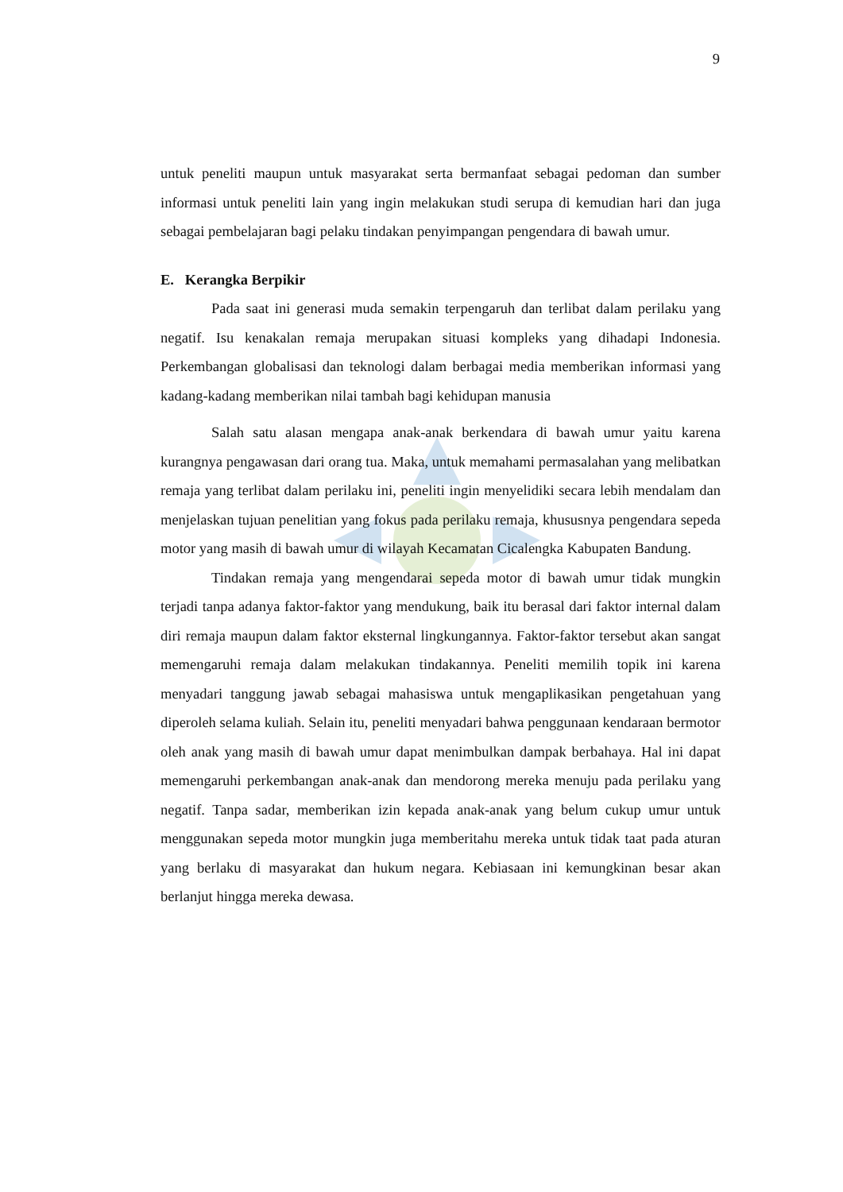9
untuk peneliti maupun untuk masyarakat serta bermanfaat sebagai pedoman dan sumber informasi untuk peneliti lain yang ingin melakukan studi serupa di kemudian hari dan juga sebagai pembelajaran bagi pelaku tindakan penyimpangan pengendara di bawah umur.
E. Kerangka Berpikir
Pada saat ini generasi muda semakin terpengaruh dan terlibat dalam perilaku yang negatif. Isu kenakalan remaja merupakan situasi kompleks yang dihadapi Indonesia. Perkembangan globalisasi dan teknologi dalam berbagai media memberikan informasi yang kadang-kadang memberikan nilai tambah bagi kehidupan manusia
Salah satu alasan mengapa anak-anak berkendara di bawah umur yaitu karena kurangnya pengawasan dari orang tua. Maka, untuk memahami permasalahan yang melibatkan remaja yang terlibat dalam perilaku ini, peneliti ingin menyelidiki secara lebih mendalam dan menjelaskan tujuan penelitian yang fokus pada perilaku remaja, khususnya pengendara sepeda motor yang masih di bawah umur di wilayah Kecamatan Cicalengka Kabupaten Bandung.
Tindakan remaja yang mengendarai sepeda motor di bawah umur tidak mungkin terjadi tanpa adanya faktor-faktor yang mendukung, baik itu berasal dari faktor internal dalam diri remaja maupun dalam faktor eksternal lingkungannya. Faktor-faktor tersebut akan sangat memengaruhi remaja dalam melakukan tindakannya. Peneliti memilih topik ini karena menyadari tanggung jawab sebagai mahasiswa untuk mengaplikasikan pengetahuan yang diperoleh selama kuliah. Selain itu, peneliti menyadari bahwa penggunaan kendaraan bermotor oleh anak yang masih di bawah umur dapat menimbulkan dampak berbahaya. Hal ini dapat memengaruhi perkembangan anak-anak dan mendorong mereka menuju pada perilaku yang negatif. Tanpa sadar, memberikan izin kepada anak-anak yang belum cukup umur untuk menggunakan sepeda motor mungkin juga memberitahu mereka untuk tidak taat pada aturan yang berlaku di masyarakat dan hukum negara. Kebiasaan ini kemungkinan besar akan berlanjut hingga mereka dewasa.